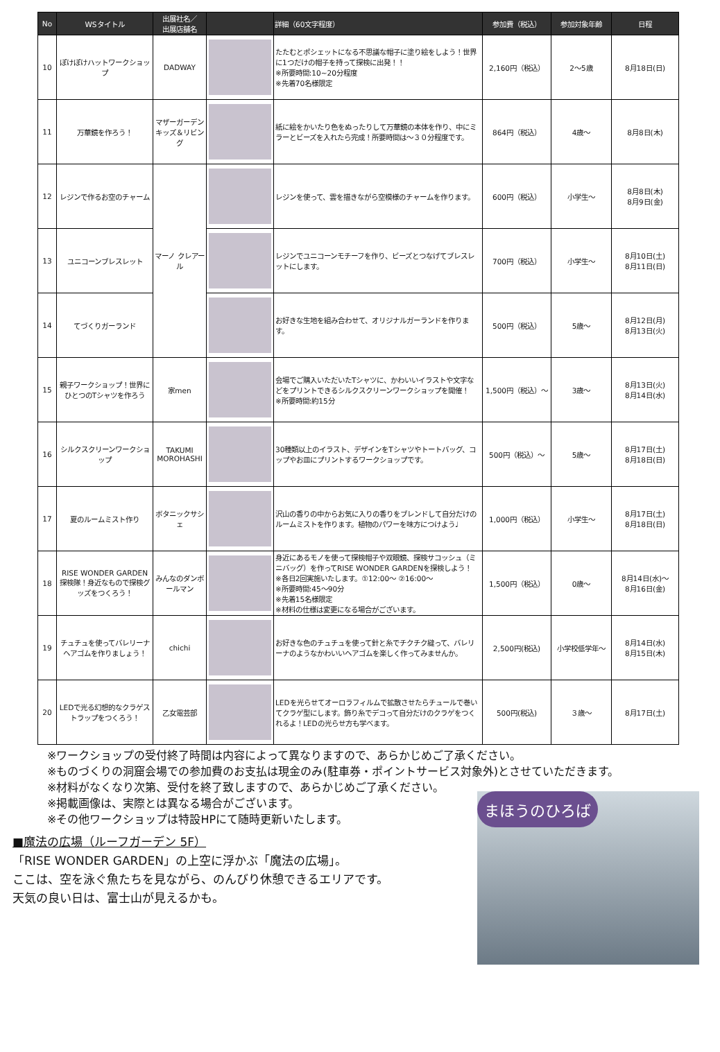| No | WSタイトル | 出展社名／ 出展店舗名 | | 詳細（60文字程度） | 参加費（税込） | 参加対象年齢 | 日程 |
| --- | --- | --- | --- | --- | --- | --- | --- |
| 10 | ぽけぽけハットワークショップ | DADWAY | | たたむとポシェットになる不思議な帽子に塗り絵をしよう！世界に1つだけの帽子を持って探検に出発！！ ※所要時間:10~20分程度 ※先着70名様限定 | 2,160円（税込） | 2～5歳 | 8月18日(日) |
| 11 | 万華鏡を作ろう！ | マザーガーデン キッズ＆リビング | | 紙に絵をかいたり色をぬったりして万華鏡の本体を作り、中にミラーとビーズを入れたら完成！所要時間は～３０分程度です。 | 864円（税込） | 4歳～ | 8月8日(木) |
| 12 | レジンで作るお空のチャーム | マーノ クレアール | | レジンを使って、雲を描きながら空模様のチャームを作ります。 | 600円（税込） | 小学生～ | 8月8日(木) 8月9日(金) |
| 13 | ユニコーンブレスレット | | | レジンでユニコーンモチーフを作り、ビーズとつなげてブレスレットにします。 | 700円（税込） | 小学生～ | 8月10日(土) 8月11日(日) |
| 14 | てづくりガーランド | | | お好きな生地を組み合わせて、オリジナルガーランドを作ります。 | 500円（税込） | 5歳～ | 8月12日(月) 8月13日(火) |
| 15 | 親子ワークショップ！世界にひとつのTシャツを作ろう | 家men | | 会場でご購入いただいたTシャツに、かわいいイラストや文字などをプリントできるシルクスクリーンワークショップを開催！ ※所要時間:約15分 | 1,500円（税込）～ | 3歳～ | 8月13日(火) 8月14日(水) |
| 16 | シルクスクリーンワークショップ | TAKUMI MOROHASHI | | 30種類以上のイラスト、デザインをTシャツやトートバッグ、コップやお皿にプリントするワークショップです。 | 500円（税込）～ | 5歳～ | 8月17日(土) 8月18日(日) |
| 17 | 夏のルームミスト作り | ボタニックサシェ | | 沢山の香りの中からお気に入りの香りをブレンドして自分だけのルームミストを作ります。植物のパワーを味方につけよう♩ | 1,000円（税込） | 小学生～ | 8月17日(土) 8月18日(日) |
| 18 | RISE WONDER GARDEN探検隊！身近なもので探検グッズをつくろう！ | みんなのダンボールマン | | 身近にあるモノを使って探検帽子や双眼鏡、探検サコッシュ（ミニバッグ）を作ってRISE WONDER GARDENを探検しよう！ ※各日2回実施いたします。①12:00～ ②16:00～ ※所要時間:45～90分 ※先着15名様限定 ※材料の仕様は変更になる場合がございます。 | 1,500円（税込） | 0歳～ | 8月14日(水)～ 8月16日(金) |
| 19 | チュチュを使ってバレリーナヘアゴムを作りましょう！ | chichi | | お好きな色のチュチュを使って針と糸でチクチク縫って、バレリーナのようなかわいいヘアゴムを楽しく作ってみませんか。 | 2,500円(税込) | 小学校低学年～ | 8月14日(水) 8月15日(木) |
| 20 | LEDで光る幻想的なクラゲストラップをつくろう！ | 乙女電芸部 | | LEDを光らせてオーロラフィルムで拡散させたらチュールで巻いてクラゲ型にします。飾り糸でデコって自分だけのクラゲをつくれるよ！LEDの光らせ方も学べます。 | 500円(税込) | ３歳～ | 8月17日(土) |
※ワークショップの受付終了時間は内容によって異なりますので、あらかじめご了承ください。
※ものづくりの洞窟会場での参加費のお支払は現金のみ(駐車券・ポイントサービス対象外)とさせていただきます。
※材料がなくなり次第、受付を終了致しますので、あらかじめご了承ください。
※掲載画像は、実際とは異なる場合がございます。
※その他ワークショップは特設HPにて随時更新いたします。
■魔法の広場（ルーフガーデン 5F）
「RISE WONDER GARDEN」の上空に浮かぶ「魔法の広場」。
ここは、空を泳ぐ魚たちを見ながら、のんびり休憩できるエリアです。
天気の良い日は、富士山が見えるかも。
まほうのひろば